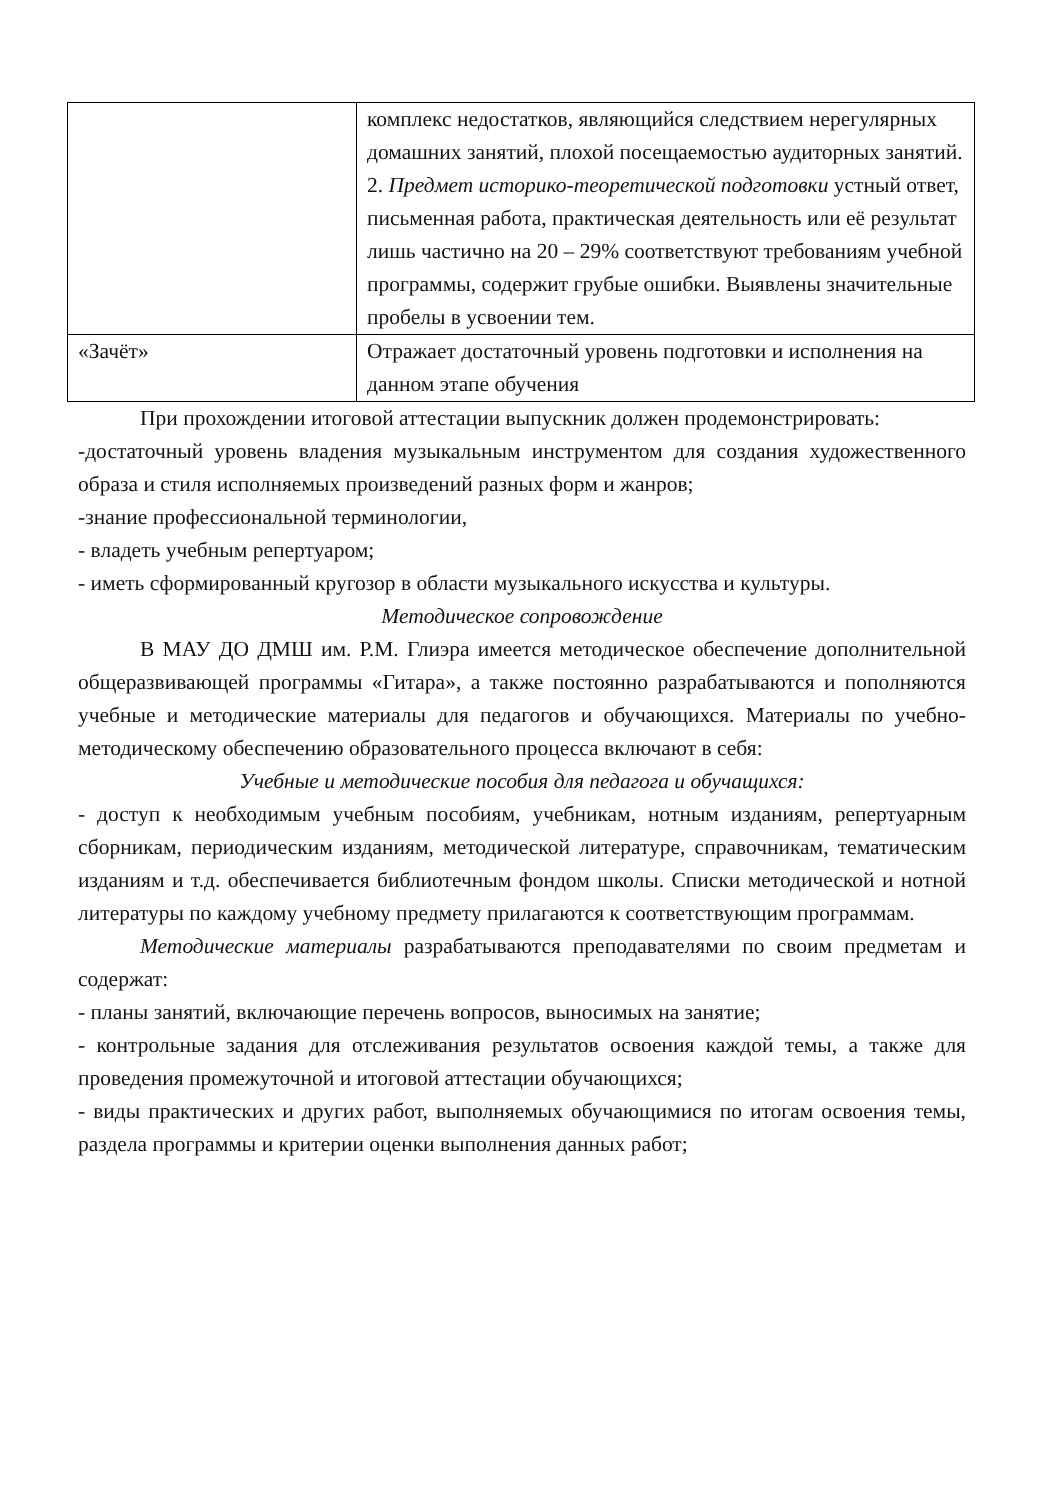| | комплекс недостатков, являющийся следствием нерегулярных домашних занятий, плохой посещаемостью аудиторных занятий. 2. Предмет историко-теоретической подготовки устный ответ, письменная работа, практическая деятельность или её результат лишь частично на 20 – 29% соответствуют требованиям учебной программы, содержит грубые ошибки. Выявлены значительные пробелы в усвоении тем. |
| «Зачёт» | Отражает достаточный уровень подготовки и исполнения на данном этапе обучения |
При прохождении итоговой аттестации выпускник должен продемонстрировать:
-достаточный уровень владения музыкальным инструментом для создания художественного образа и стиля исполняемых произведений разных форм и жанров;
-знание профессиональной терминологии,
- владеть учебным репертуаром;
- иметь сформированный кругозор в области музыкального искусства и культуры.
Методическое сопровождение
В МАУ ДО ДМШ им. Р.М. Глиэра имеется методическое обеспечение дополнительной общеразвивающей программы «Гитара», а также постоянно разрабатываются и пополняются учебные и методические материалы для педагогов и обучающихся. Материалы по учебно-методическому обеспечению образовательного процесса включают в себя:
Учебные и методические пособия для педагога и обучащихся:
- доступ к необходимым учебным пособиям, учебникам, нотным изданиям, репертуарным сборникам, периодическим изданиям, методической литературе, справочникам, тематическим изданиям и т.д. обеспечивается библиотечным фондом школы. Списки методической и нотной литературы по каждому учебному предмету прилагаются к соответствующим программам.
Методические материалы разрабатываются преподавателями по своим предметам и содержат:
- планы занятий, включающие перечень вопросов, выносимых на занятие;
- контрольные задания для отслеживания результатов освоения каждой темы, а также для проведения промежуточной и итоговой аттестации обучающихся;
- виды практических и других работ, выполняемых обучающимися по итогам освоения темы, раздела программы и критерии оценки выполнения данных работ;